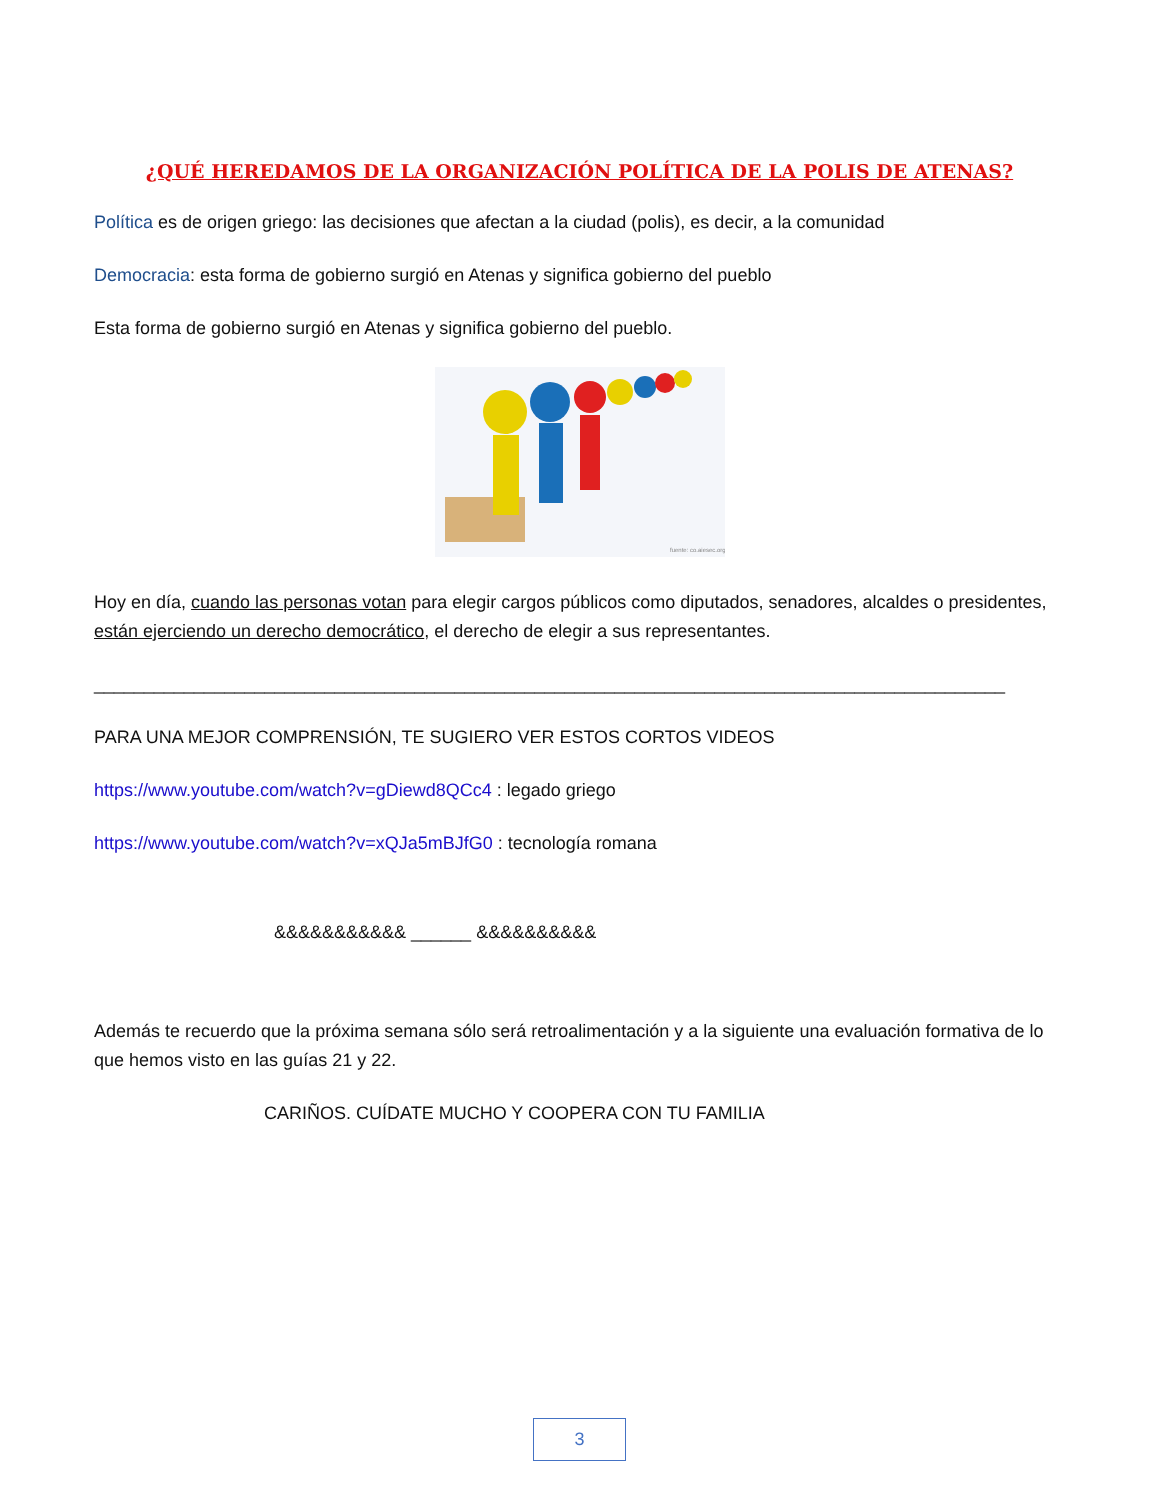¿QUÉ HEREDAMOS DE LA ORGANIZACIÓN POLÍTICA DE LA POLIS DE ATENAS?
Política es de origen griego: las decisiones que afectan a la ciudad (polis), es decir, a la comunidad
Democracia: esta forma de gobierno surgió en Atenas y significa gobierno del pueblo
Esta forma de gobierno surgió en Atenas y significa gobierno del pueblo.
fuente: co.aiesec.org
Hoy en día, cuando las personas votan para elegir cargos públicos como diputados, senadores, alcaldes o presidentes, están ejerciendo un derecho democrático, el derecho de elegir a sus representantes.
___________________________________________________________________________________________
PARA UNA MEJOR COMPRENSIÓN, TE SUGIERO VER ESTOS CORTOS VIDEOS
https://www.youtube.com/watch?v=gDiewd8QCc4 : legado griego
https://www.youtube.com/watch?v=xQJa5mBJfG0 : tecnología romana
&&&&&&&&&&& ______ &&&&&&&&&&
Además te recuerdo que la próxima semana sólo será retroalimentación y a la siguiente una evaluación formativa de lo que hemos visto en las guías 21 y 22.
CARIÑOS. CUÍDATE MUCHO Y COOPERA CON TU FAMILIA
3